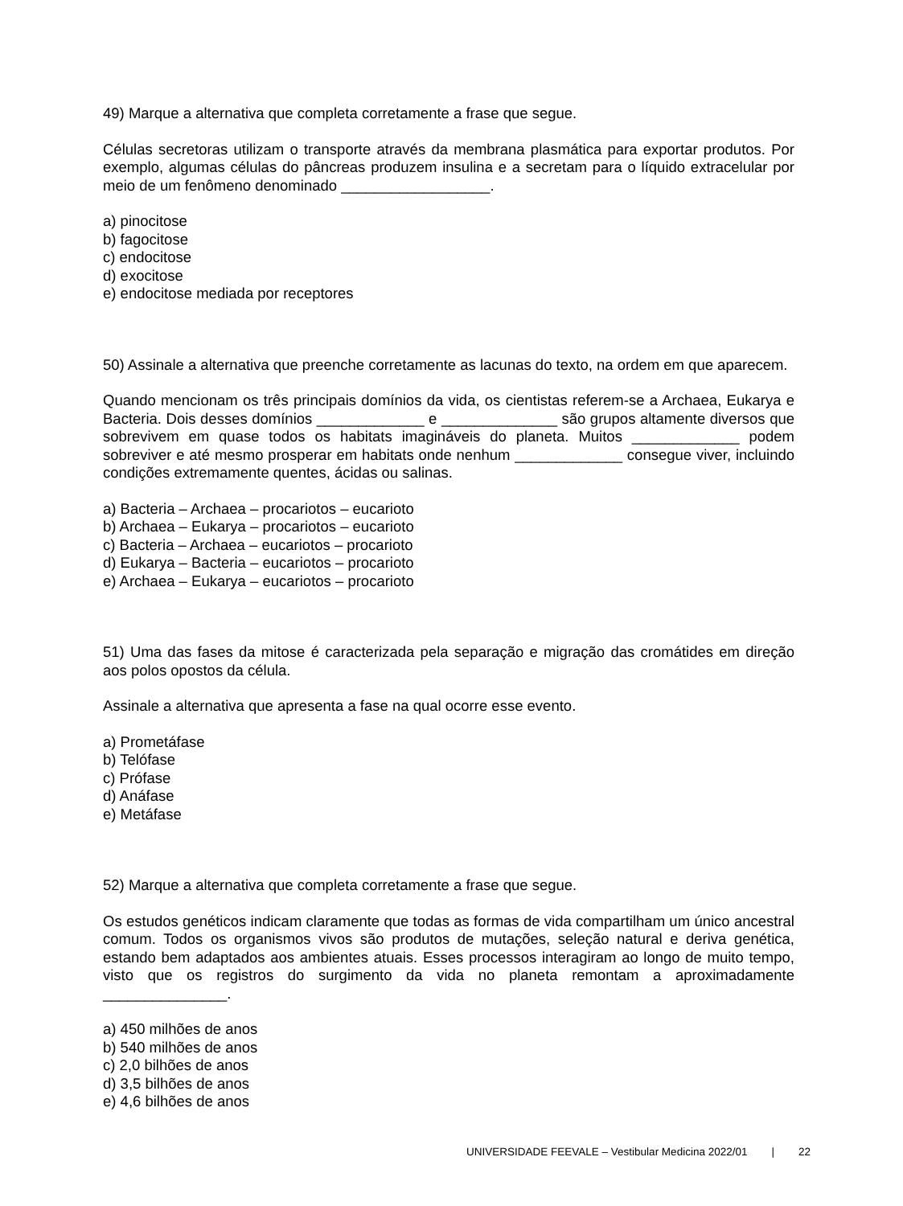49) Marque a alternativa que completa corretamente a frase que segue.
Células secretoras utilizam o transporte através da membrana plasmática para exportar produtos. Por exemplo, algumas células do pâncreas produzem insulina e a secretam para o líquido extracelular por meio de um fenômeno denominado __________________.
a) pinocitose
b) fagocitose
c) endocitose
d) exocitose
e) endocitose mediada por receptores
50) Assinale a alternativa que preenche corretamente as lacunas do texto, na ordem em que aparecem.
Quando mencionam os três principais domínios da vida, os cientistas referem-se a Archaea, Eukarya e Bacteria. Dois desses domínios _____________ e ______________ são grupos altamente diversos que sobrevivem em quase todos os habitats imagináveis do planeta. Muitos _____________ podem sobreviver e até mesmo prosperar em habitats onde nenhum _____________ consegue viver, incluindo condições extremamente quentes, ácidas ou salinas.
a) Bacteria – Archaea – procariotos – eucarioto
b) Archaea – Eukarya – procariotos – eucarioto
c) Bacteria – Archaea – eucariotos – procarioto
d) Eukarya – Bacteria – eucariotos – procarioto
e) Archaea – Eukarya – eucariotos – procarioto
51) Uma das fases da mitose é caracterizada pela separação e migração das cromátides em direção aos polos opostos da célula.
Assinale a alternativa que apresenta a fase na qual ocorre esse evento.
a) Prometáfase
b) Telófase
c) Prófase
d) Anáfase
e) Metáfase
52) Marque a alternativa que completa corretamente a frase que segue.
Os estudos genéticos indicam claramente que todas as formas de vida compartilham um único ancestral comum. Todos os organismos vivos são produtos de mutações, seleção natural e deriva genética, estando bem adaptados aos ambientes atuais. Esses processos interagiram ao longo de muito tempo, visto que os registros do surgimento da vida no planeta remontam a aproximadamente _______________.
a) 450 milhões de anos
b) 540 milhões de anos
c) 2,0 bilhões de anos
d) 3,5 bilhões de anos
e) 4,6 bilhões de anos
UNIVERSIDADE FEEVALE – Vestibular Medicina 2022/01 | 22